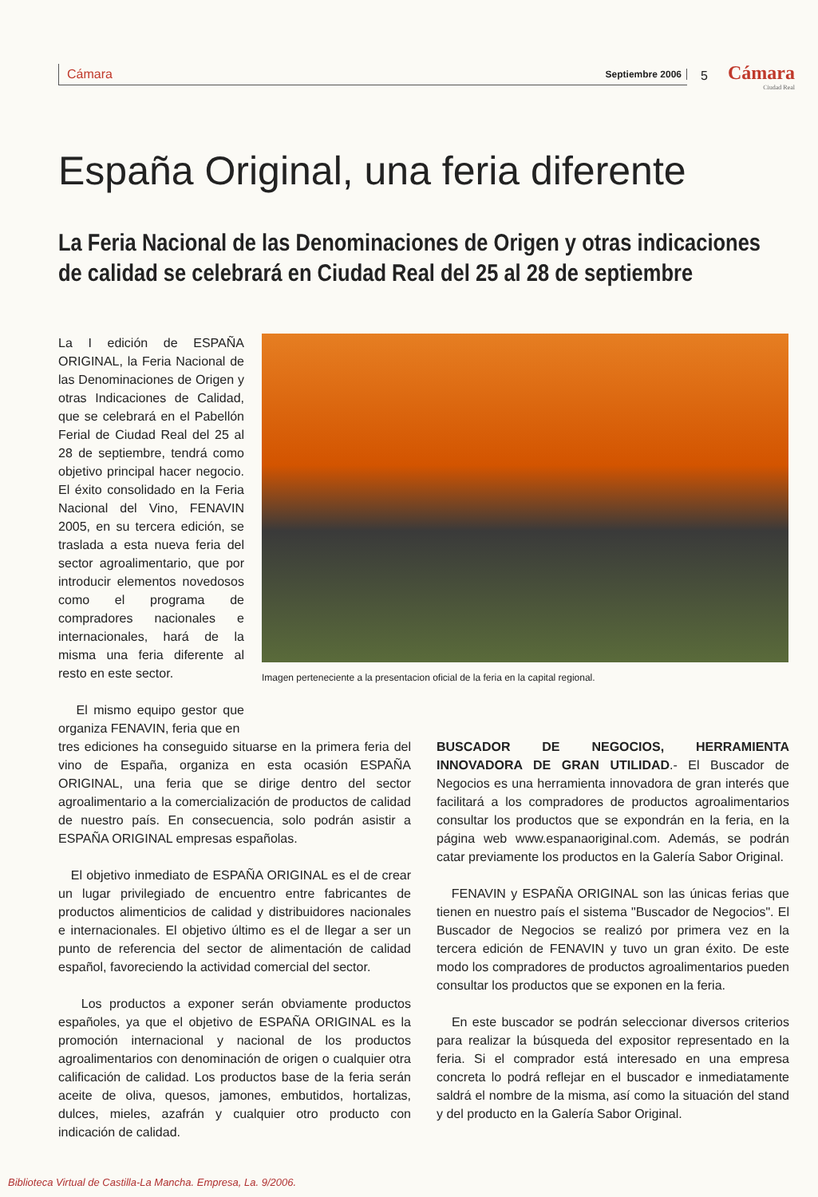Cámara Septiembre 2006 5 Cámara
Ciudad Real
España Original, una feria diferente
La Feria Nacional de las Denominaciones de Origen y otras indicaciones de calidad se celebrará en Ciudad Real del 25 al 28 de septiembre
La I edición de ESPAÑA ORIGINAL, la Feria Nacional de las Denominaciones de Origen y otras Indicaciones de Calidad, que se celebrará en el Pabellón Ferial de Ciudad Real del 25 al 28 de septiembre, tendrá como objetivo principal hacer negocio. El éxito consolidado en la Feria Nacional del Vino, FENAVIN 2005, en su tercera edición, se traslada a esta nueva feria del sector agroalimentario, que por introducir elementos novedosos como el programa de compradores nacionales e internacionales, hará de la misma una feria diferente al resto en este sector.
El mismo equipo gestor que organiza FENAVIN, feria que en
Imagen perteneciente a la presentacion oficial de la feria en la capital regional.
tres ediciones ha conseguido situarse en la primera feria del vino de España, organiza en esta ocasión ESPAÑA ORIGINAL, una feria que se dirige dentro del sector agroalimentario a la comercialización de productos de calidad de nuestro país. En consecuencia, solo podrán asistir a ESPAÑA ORIGINAL empresas españolas.
El objetivo inmediato de ESPAÑA ORIGINAL es el de crear un lugar privilegiado de encuentro entre fabricantes de productos alimenticios de calidad y distribuidores nacionales e internacionales. El objetivo último es el de llegar a ser un punto de referencia del sector de alimentación de calidad español, favoreciendo la actividad comercial del sector.
Los productos a exponer serán obviamente productos españoles, ya que el objetivo de ESPAÑA ORIGINAL es la promoción internacional y nacional de los productos agroalimentarios con denominación de origen o cualquier otra calificación de calidad. Los productos base de la feria serán aceite de oliva, quesos, jamones, embutidos, hortalizas, dulces, mieles, azafrán y cualquier otro producto con indicación de calidad.
BUSCADOR DE NEGOCIOS, HERRAMIENTA INNOVADORA DE GRAN UTILIDAD.- El Buscador de Negocios es una herramienta innovadora de gran interés que facilitará a los compradores de productos agroalimentarios consultar los productos que se expondrán en la feria, en la página web www.espanaoriginal.com. Además, se podrán catar previamente los productos en la Galería Sabor Original.
FENAVIN y ESPAÑA ORIGINAL son las únicas ferias que tienen en nuestro país el sistema "Buscador de Negocios". El Buscador de Negocios se realizó por primera vez en la tercera edición de FENAVIN y tuvo un gran éxito. De este modo los compradores de productos agroalimentarios pueden consultar los productos que se exponen en la feria.
En este buscador se podrán seleccionar diversos criterios para realizar la búsqueda del expositor representado en la feria. Si el comprador está interesado en una empresa concreta lo podrá reflejar en el buscador e inmediatamente saldrá el nombre de la misma, así como la situación del stand y del producto en la Galería Sabor Original.
Biblioteca Virtual de Castilla-La Mancha. Empresa, La. 9/2006.